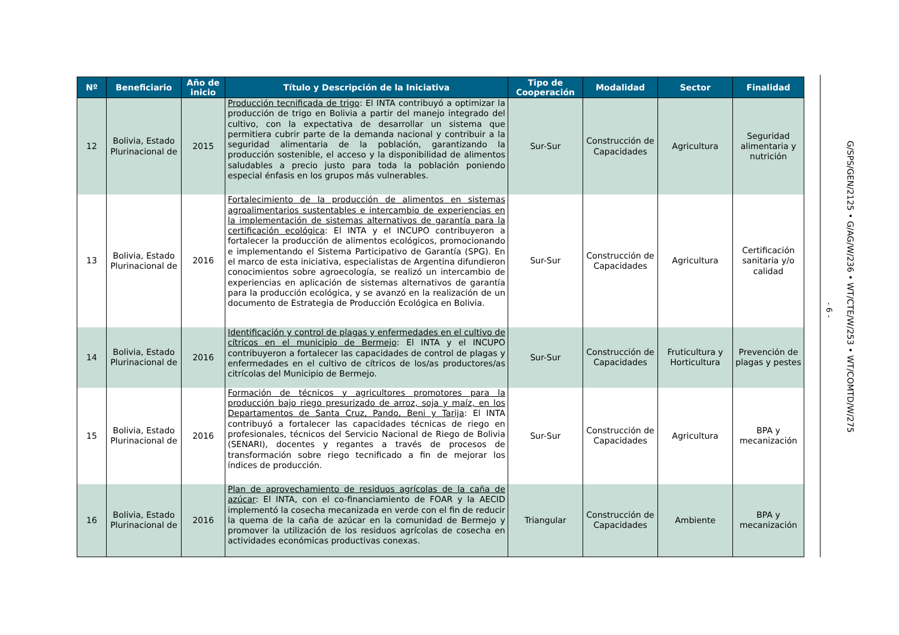| Nº | Beneficiario | Año de inicio | Título y Descripción de la Iniciativa | Tipo de Cooperación | Modalidad | Sector | Finalidad |
| --- | --- | --- | --- | --- | --- | --- | --- |
| 12 | Bolivia, Estado Plurinacional de | 2015 | Producción tecnificada de trigo : El INTA contribuyó a optimizar la producción de trigo en Bolivia a partir del manejo integrado del cultivo, con la expectativa de desarrollar un sistema que permitiera cubrir parte de la demanda nacional y contribuir a la seguridad alimentaria de la población, garantizando la producción sostenible, el acceso y la disponibilidad de alimentos saludables a precio justo para toda la población poniendo especial énfasis en los grupos más vulnerables. | Sur-Sur | Construcción de Capacidades | Agricultura | Seguridad alimentaria y nutrición |
| 13 | Bolivia, Estado Plurinacional de | 2016 | Fortalecimiento de la producción de alimentos en sistemas agroalimentarios sustentables e intercambio de experiencias en la implementación de sistemas alternativos de garantía para la certificación ecológica : El INTA y el INCUPO contribuyeron a fortalecer la producción de alimentos ecológicos, promocionando e implementando el Sistema Participativo de Garantía (SPG). En el marco de esta iniciativa, especialistas de Argentina difundieron conocimientos sobre agroecología, se realizó un intercambio de experiencias en aplicación de sistemas alternativos de garantía para la producción ecológica, y se avanzó en la realización de un documento de Estrategia de Producción Ecológica en Bolivia. | Sur-Sur | Construcción de Capacidades | Agricultura | Certificación sanitaria y/o calidad |
| 14 | Bolivia, Estado Plurinacional de | 2016 | Identificación y control de plagas y enfermedades en el cultivo de cítricos en el municipio de Bermejo : El INTA y el INCUPO contribuyeron a fortalecer las capacidades de control de plagas y enfermedades en el cultivo de cítricos de los/as productores/as citrícolas del Municipio de Bermejo. | Sur-Sur | Construcción de Capacidades | Fruticultura y Horticultura | Prevención de plagas y pestes |
| 15 | Bolivia, Estado Plurinacional de | 2016 | Formación de técnicos y agricultores promotores para la producción bajo riego presurizado de arroz, soja y maíz, en los Departamentos de Santa Cruz, Pando, Beni y Tarija : El INTA contribuyó a fortalecer las capacidades técnicas de riego en profesionales, técnicos del Servicio Nacional de Riego de Bolivia (SENARI), docentes y regantes a través de procesos de transformación sobre riego tecnificado a fin de mejorar los índices de producción. | Sur-Sur | Construcción de Capacidades | Agricultura | BPA y mecanización |
| 16 | Bolivia, Estado Plurinacional de | 2016 | Plan de aprovechamiento de residuos agrícolas de la caña de azúcar : El INTA, con el co-financiamiento de FOAR y la AECID implementó la cosecha mecanizada en verde con el fin de reducir la quema de la caña de azúcar en la comunidad de Bermejo y promover la utilización de los residuos agrícolas de cosecha en actividades económicas productivas conexas. | Triangular | Construcción de Capacidades | Ambiente | BPA y mecanización |
- 6 -
G/SPS/GEN/2125 • G/AG/W/236 • WT/CTE/W/253 • WT/COMTD/W/275